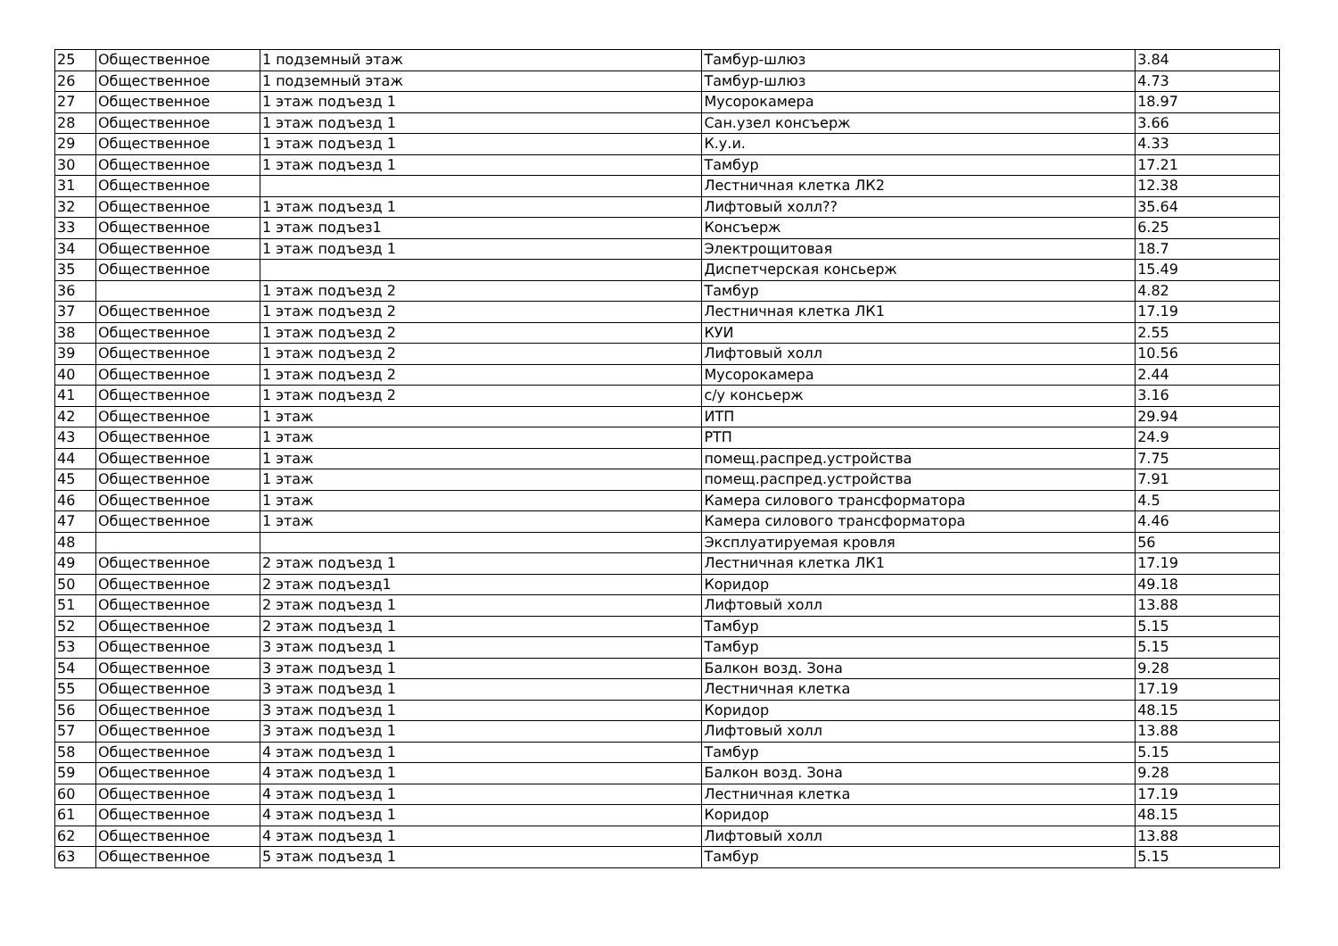| 25 | Общественное | 1 подземный этаж | Тамбур-шлюз | 3.84 |
| 26 | Общественное | 1 подземный этаж | Тамбур-шлюз | 4.73 |
| 27 | Общественное | 1 этаж подъезд 1 | Мусорокамера | 18.97 |
| 28 | Общественное | 1 этаж подъезд 1 | Сан.узел консъерж | 3.66 |
| 29 | Общественное | 1 этаж подъезд 1 | К.у.и. | 4.33 |
| 30 | Общественное | 1 этаж подъезд 1 | Тамбур | 17.21 |
| 31 | Общественное | | Лестничная клетка ЛК2 | 12.38 |
| 32 | Общественное | 1 этаж подъезд 1 | Лифтовый холл?? | 35.64 |
| 33 | Общественное | 1 этаж подъез1 | Консъерж | 6.25 |
| 34 | Общественное | 1 этаж подъезд 1 | Электрощитовая | 18.7 |
| 35 | Общественное | | Диспетчерская консьерж | 15.49 |
| 36 | | 1 этаж подъезд 2 | Тамбур | 4.82 |
| 37 | Общественное | 1 этаж подъезд 2 | Лестничная клетка ЛК1 | 17.19 |
| 38 | Общественное | 1 этаж подъезд 2 | КУИ | 2.55 |
| 39 | Общественное | 1 этаж подъезд 2 | Лифтовый холл | 10.56 |
| 40 | Общественное | 1 этаж подъезд 2 | Мусорокамера | 2.44 |
| 41 | Общественное | 1 этаж подъезд 2 | с/у консьерж | 3.16 |
| 42 | Общественное | 1 этаж | ИТП | 29.94 |
| 43 | Общественное | 1 этаж | РТП | 24.9 |
| 44 | Общественное | 1 этаж | помещ.распред.устройства | 7.75 |
| 45 | Общественное | 1 этаж | помещ.распред.устройства | 7.91 |
| 46 | Общественное | 1 этаж | Камера силового трансформатора | 4.5 |
| 47 | Общественное | 1 этаж | Камера силового трансформатора | 4.46 |
| 48 | | | Эксплуатируемая кровля | 56 |
| 49 | Общественное | 2 этаж подъезд 1 | Лестничная клетка ЛК1 | 17.19 |
| 50 | Общественное | 2 этаж подъезд1 | Коридор | 49.18 |
| 51 | Общественное | 2 этаж подъезд 1 | Лифтовый холл | 13.88 |
| 52 | Общественное | 2 этаж подъезд 1 | Тамбур | 5.15 |
| 53 | Общественное | 3 этаж подъезд 1 | Тамбур | 5.15 |
| 54 | Общественное | 3 этаж подъезд 1 | Балкон возд. Зона | 9.28 |
| 55 | Общественное | 3 этаж подъезд 1 | Лестничная клетка | 17.19 |
| 56 | Общественное | 3 этаж подъезд 1 | Коридор | 48.15 |
| 57 | Общественное | 3 этаж подъезд 1 | Лифтовый холл | 13.88 |
| 58 | Общественное | 4 этаж подъезд 1 | Тамбур | 5.15 |
| 59 | Общественное | 4 этаж подъезд 1 | Балкон возд. Зона | 9.28 |
| 60 | Общественное | 4 этаж подъезд 1 | Лестничная клетка | 17.19 |
| 61 | Общественное | 4 этаж подъезд 1 | Коридор | 48.15 |
| 62 | Общественное | 4 этаж подъезд 1 | Лифтовый холл | 13.88 |
| 63 | Общественное | 5 этаж подъезд 1 | Тамбур | 5.15 |